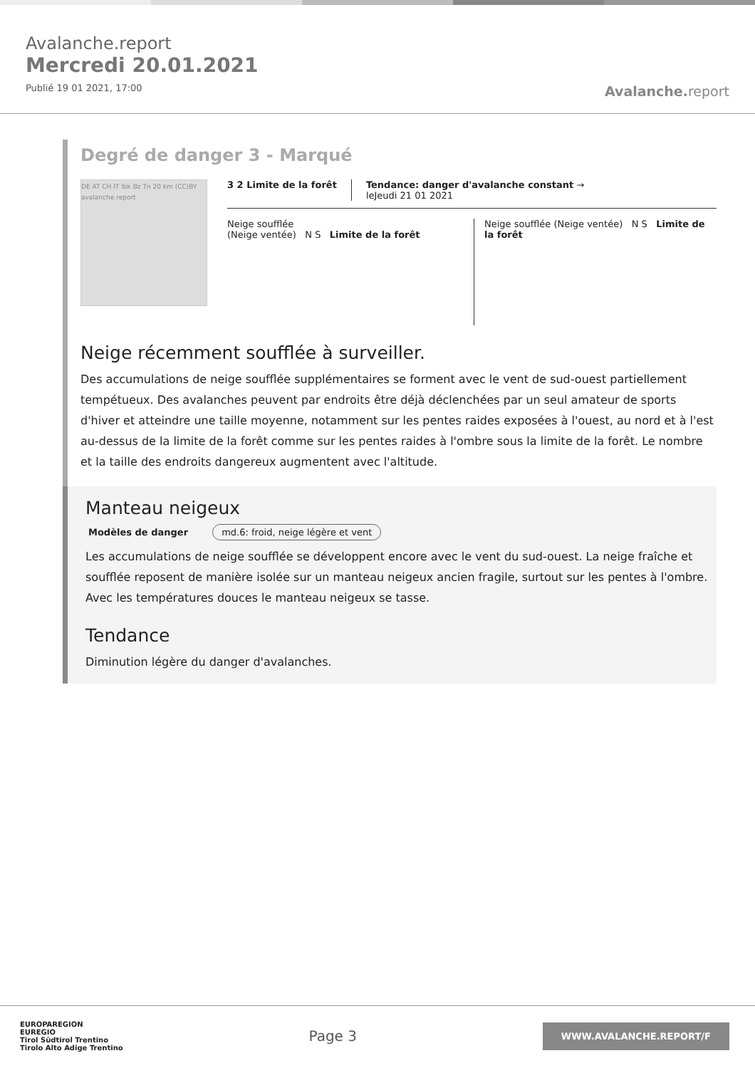Avalanche.report
Mercredi 20.01.2021
Publié 19 01 2021, 17:00
Avalanche. report
Degré de danger 3 - Marqué
DE AT CH IT Ibk Bz Tn 20 km (CC)BY avalanche.report
3 2 Limite de la forêt Tendance: danger d'avalanche constant →
leJeudi 21 01 2021
Neige soufflée
(Neige ventée) N S Limite de la forêt
Neige soufflée (Neige ventée) N S Limite de la forêt
Neige récemment soufflée à surveiller.
Des accumulations de neige soufflée supplémentaires se forment avec le vent de sud-ouest partiellement tempétueux. Des avalanches peuvent par endroits être déjà déclenchées par un seul amateur de sports d'hiver et atteindre une taille moyenne, notamment sur les pentes raides exposées à l'ouest, au nord et à l'est au-dessus de la limite de la forêt comme sur les pentes raides à l'ombre sous la limite de la forêt. Le nombre et la taille des endroits dangereux augmentent avec l'altitude.
Manteau neigeux
Modèles de danger md.6: froid, neige légère et vent
Les accumulations de neige soufflée se développent encore avec le vent du sud-ouest. La neige fraîche et soufflée reposent de manière isolée sur un manteau neigeux ancien fragile, surtout sur les pentes à l'ombre. Avec les températures douces le manteau neigeux se tasse.
Tendance
Diminution légère du danger d'avalanches.
EUROPAREGION
EUREGIO
Tirol Südtirol Trentino
Tirolo Alto Adige Trentino
Page 3
WWW.AVALANCHE.REPORT/F